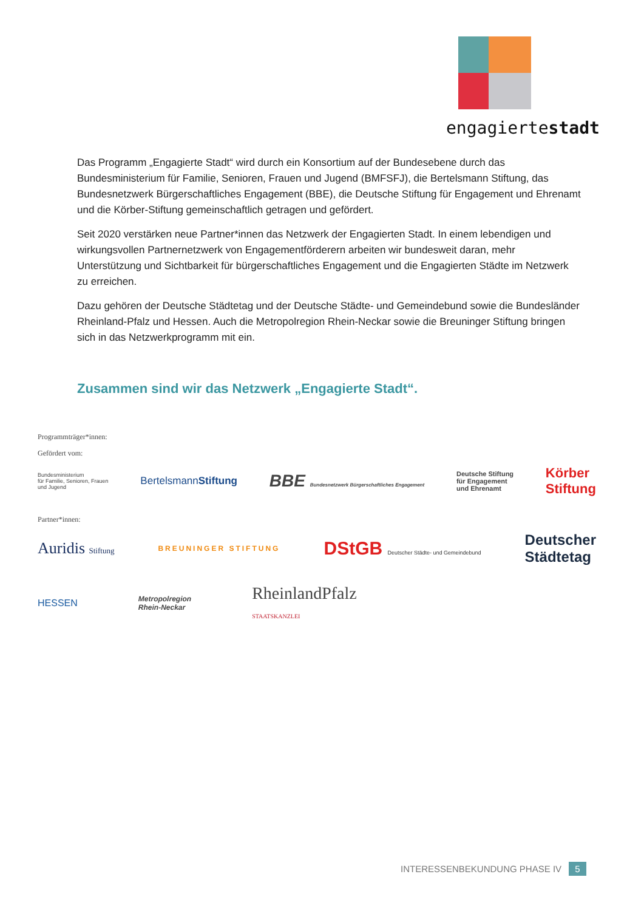engagiertestadt
Das Programm „Engagierte Stadt“ wird durch ein Konsortium auf der Bundesebene durch das Bundesministerium für Familie, Senioren, Frauen und Jugend (BMFSFJ), die Bertelsmann Stiftung, das Bundesnetzwerk Bürgerschaftliches Engagement (BBE), die Deutsche Stiftung für Engagement und Ehrenamt und die Körber-Stiftung gemeinschaftlich getragen und gefördert.
Seit 2020 verstärken neue Partner*innen das Netzwerk der Engagierten Stadt. In einem lebendigen und wirkungsvollen Partnernetzwerk von Engagementförderern arbeiten wir bundesweit daran, mehr Unterstützung und Sichtbarkeit für bürgerschaftliches Engagement und die Engagierten Städte im Netzwerk zu erreichen.
Dazu gehören der Deutsche Städtetag und der Deutsche Städte- und Gemeindebund sowie die Bundesländer Rheinland-Pfalz und Hessen. Auch die Metropolregion Rhein-Neckar sowie die Breuninger Stiftung bringen sich in das Netzwerkprogramm mit ein.
Zusammen sind wir das Netzwerk „Engagierte Stadt“.
Programmträger*innen:
Gefördert vom:
Bundesministerium
für Familie, Senioren, Frauen
und Jugend
BertelsmannStiftung
BBE Bundesnetzwerk Bürgerschaftliches Engagement
Deutsche Stiftung
für Engagement
und Ehrenamt
Körber
Stiftung
Partner*innen:
Auridis Stiftung BREUNINGER STIFTUNG
DStGB Deutscher Städte- und Gemeindebund
Deutscher
Städtetag
HESSEN
Metropolregion
Rhein-Neckar
RheinlandPfalz
STAATSKANZLEI
INTERESSENBEKUNDUNG PHASE IV 5